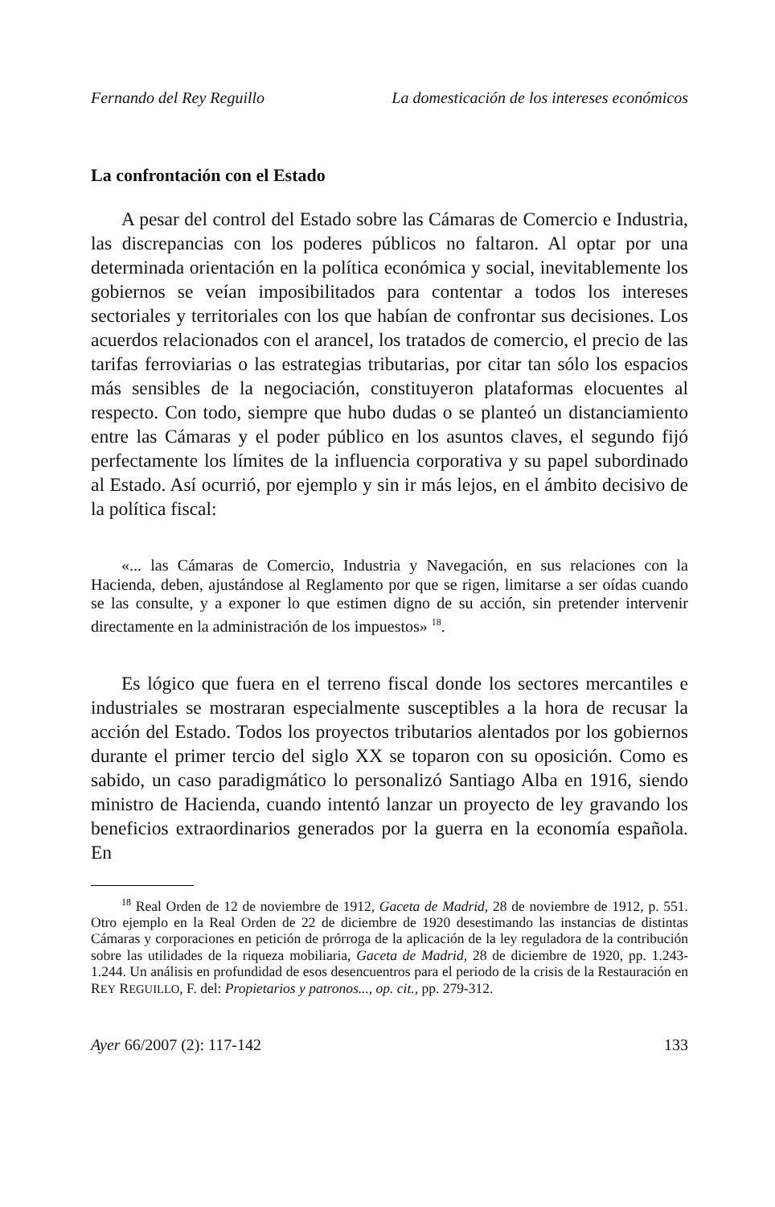Fernando del Rey Reguillo La domesticación de los intereses económicos
La confrontación con el Estado
A pesar del control del Estado sobre las Cámaras de Comercio e Industria, las discrepancias con los poderes públicos no faltaron. Al optar por una determinada orientación en la política económica y social, inevitablemente los gobiernos se veían imposibilitados para contentar a todos los intereses sectoriales y territoriales con los que habían de confrontar sus decisiones. Los acuerdos relacionados con el arancel, los tratados de comercio, el precio de las tarifas ferroviarias o las estrategias tributarias, por citar tan sólo los espacios más sensibles de la negociación, constituyeron plataformas elocuentes al respecto. Con todo, siempre que hubo dudas o se planteó un distanciamiento entre las Cámaras y el poder público en los asuntos claves, el segundo fijó perfectamente los límites de la influencia corporativa y su papel subordinado al Estado. Así ocurrió, por ejemplo y sin ir más lejos, en el ámbito decisivo de la política fiscal:
«... las Cámaras de Comercio, Industria y Navegación, en sus relaciones con la Hacienda, deben, ajustándose al Reglamento por que se rigen, limitarse a ser oídas cuando se las consulte, y a exponer lo que estimen digno de su acción, sin pretender intervenir directamente en la administración de los impuestos» <sup>18</sup>.
Es lógico que fuera en el terreno fiscal donde los sectores mercantiles e industriales se mostraran especialmente susceptibles a la hora de recusar la acción del Estado. Todos los proyectos tributarios alentados por los gobiernos durante el primer tercio del siglo XX se toparon con su oposición. Como es sabido, un caso paradigmático lo personalizó Santiago Alba en 1916, siendo ministro de Hacienda, cuando intentó lanzar un proyecto de ley gravando los beneficios extraordinarios generados por la guerra en la economía española. En
<sup>18</sup> Real Orden de 12 de noviembre de 1912, Gaceta de Madrid, 28 de noviembre de 1912, p. 551. Otro ejemplo en la Real Orden de 22 de diciembre de 1920 desestimando las instancias de distintas Cámaras y corporaciones en petición de prórroga de la aplicación de la ley reguladora de la contribución sobre las utilidades de la riqueza mobiliaria, Gaceta de Madrid, 28 de diciembre de 1920, pp. 1.243-1.244. Un análisis en profundidad de esos desencuentros para el periodo de la crisis de la Restauración en REY REGUILLO, F. del: Propietarios y patronos..., op. cit., pp. 279-312.
Ayer 66/2007 (2): 117-142 133